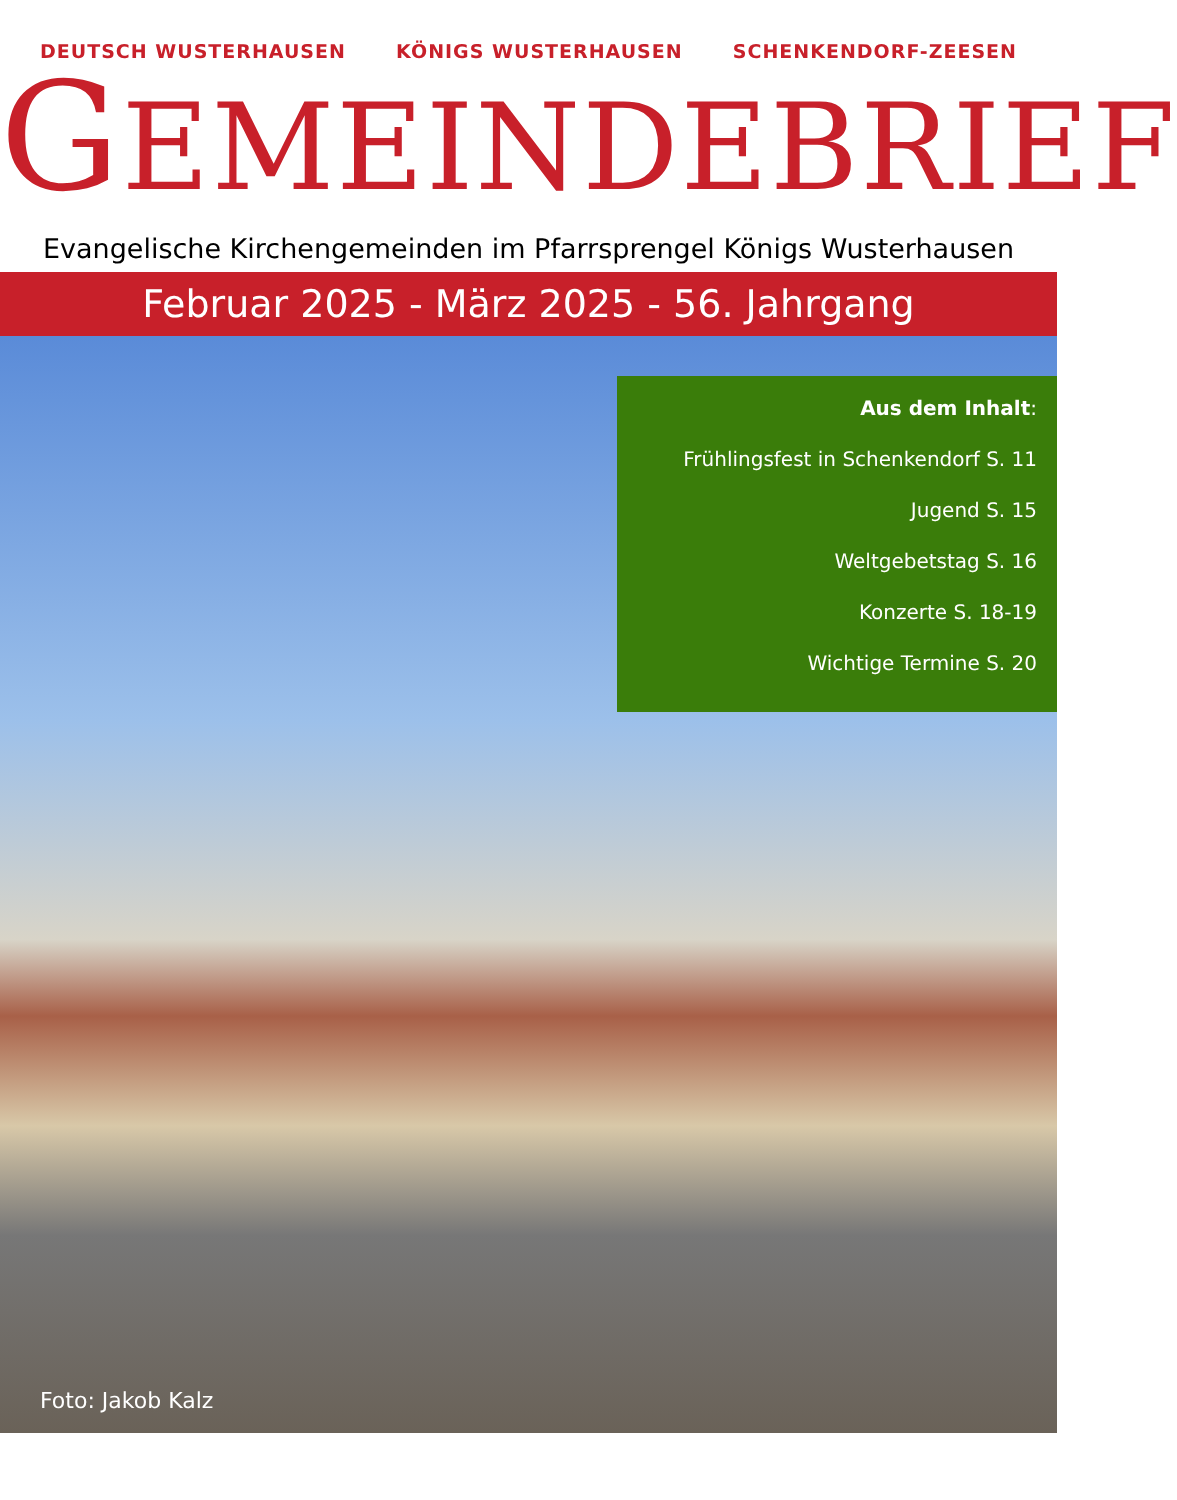DEUTSCH WUSTERHAUSEN KÖNIGS WUSTERHAUSEN SCHENKENDORF-ZEESEN
GEMEINDEBRIEF
Evangelische Kirchengemeinden im Pfarrsprengel Königs Wusterhausen
Februar 2025 - März 2025 - 56. Jahrgang
Aus dem Inhalt:
Frühlingsfest in Schenkendorf S. 11
Jugend S. 15
Weltgebetstag S. 16
Konzerte S. 18-19
Wichtige Termine S. 20
Foto: Jakob Kalz